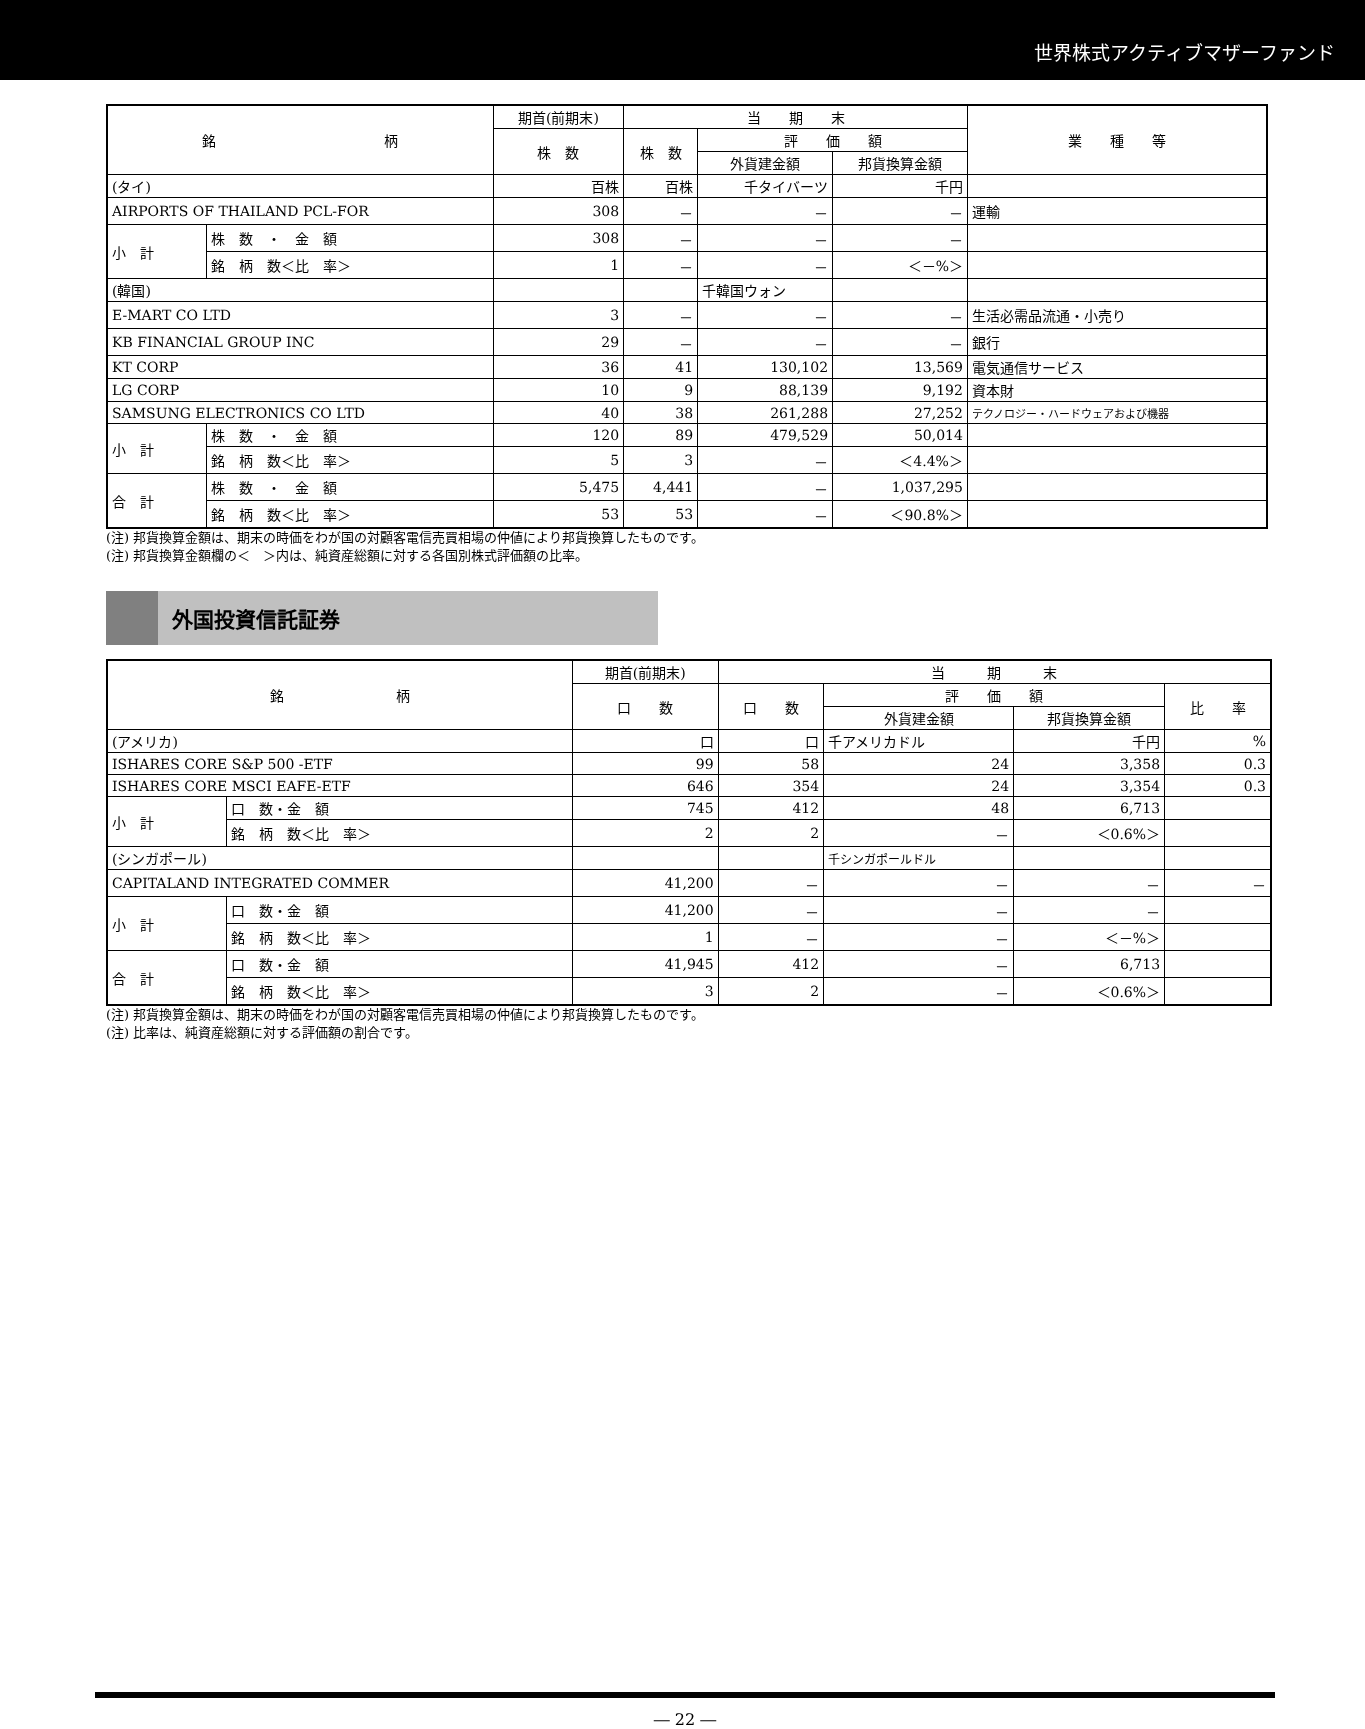世界株式アクティブマザーファンド
| 銘 柄 | | 期首(前期末) | 当 期 末 | | | 業 種 等 |
| --- | --- | --- | --- | --- | --- | --- |
| | | 株 数 | 株 数 | 評 価 額 | | |
| | | | | 外貨建金額 | 邦貨換算金額 | |
| (タイ) | | 百株 | 百株 | 千タイバーツ | 千円 | |
| AIRPORTS OF THAILAND PCL-FOR | | 308 | － | － | － | 運輸 |
| 小 計 | 株 数 ・ 金 額 | 308 | － | － | － | |
| | 銘 柄 数＜比 率＞ | 1 | － | － | ＜－%＞ | |
| (韓国) | | | | 千韓国ウォン | | |
| E-MART CO LTD | | 3 | － | － | － | 生活必需品流通・小売り |
| KB FINANCIAL GROUP INC | | 29 | － | － | － | 銀行 |
| KT CORP | | 36 | 41 | 130,102 | 13,569 | 電気通信サービス |
| LG CORP | | 10 | 9 | 88,139 | 9,192 | 資本財 |
| SAMSUNG ELECTRONICS CO LTD | | 40 | 38 | 261,288 | 27,252 | テクノロジー・ハードウェアおよび機器 |
| 小 計 | 株 数 ・ 金 額 | 120 | 89 | 479,529 | 50,014 | |
| | 銘 柄 数＜比 率＞ | 5 | 3 | － | ＜4.4%＞ | |
| 合 計 | 株 数 ・ 金 額 | 5,475 | 4,441 | － | 1,037,295 | |
| | 銘 柄 数＜比 率＞ | 53 | 53 | － | ＜90.8%＞ | |
(注) 邦貨換算金額は、期末の時価をわが国の対顧客電信売買相場の仲値により邦貨換算したものです。
(注) 邦貨換算金額欄の＜　＞内は、純資産総額に対する各国別株式評価額の比率。
外国投資信託証券
| 銘 柄 | | 期首(前期末) | 当 期 末 | | | |
| --- | --- | --- | --- | --- | --- | --- |
| | | 口 数 | 口 数 | 評 価 額 | | 比 率 |
| | | | | 外貨建金額 | 邦貨換算金額 | |
| (アメリカ) | | 口 | 口 | 千アメリカドル | 千円 | % |
| ISHARES CORE S&P 500 -ETF | | 99 | 58 | 24 | 3,358 | 0.3 |
| ISHARES CORE MSCI EAFE-ETF | | 646 | 354 | 24 | 3,354 | 0.3 |
| 小 計 | 口 数・金 額 | 745 | 412 | 48 | 6,713 | |
| | 銘 柄 数＜比 率＞ | 2 | 2 | － | ＜0.6%＞ | |
| (シンガポール) | | | | 千シンガポールドル | | |
| CAPITALAND INTEGRATED COMMER | | 41,200 | － | － | － | － |
| 小 計 | 口 数・金 額 | 41,200 | － | － | － | |
| | 銘 柄 数＜比 率＞ | 1 | － | － | ＜－%＞ | |
| 合 計 | 口 数・金 額 | 41,945 | 412 | － | 6,713 | |
| | 銘 柄 数＜比 率＞ | 3 | 2 | － | ＜0.6%＞ | |
(注) 邦貨換算金額は、期末の時価をわが国の対顧客電信売買相場の仲値により邦貨換算したものです。
(注) 比率は、純資産総額に対する評価額の割合です。
― 22 ―